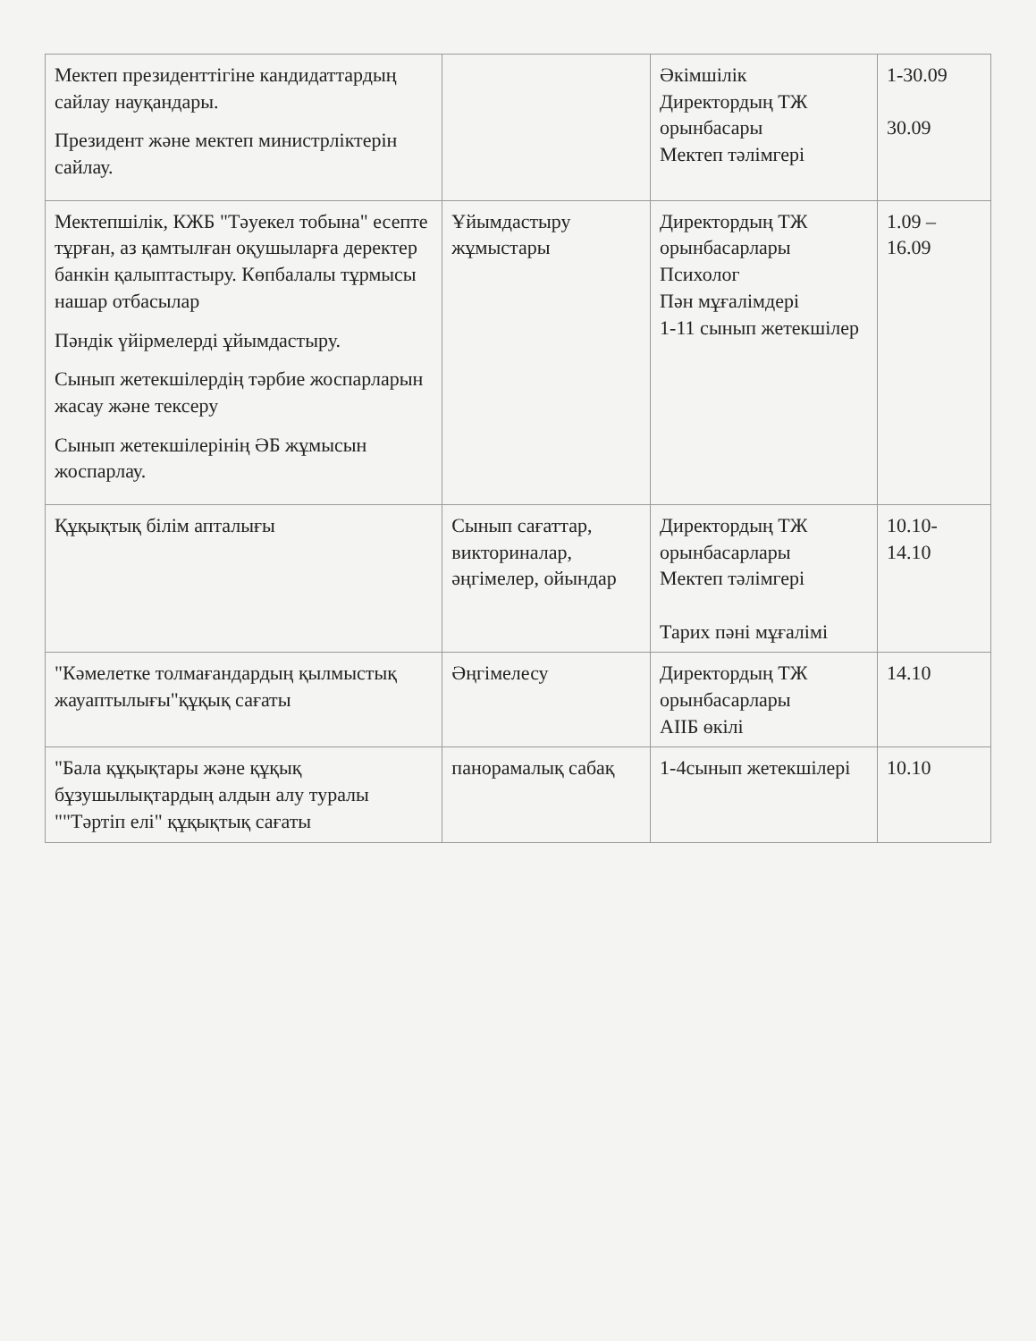| Мектеп президенттігіне кандидаттардың сайлау науқандары. Президент және мектеп министрліктерін сайлау. | | Әкімшілік Директордың ТЖ орынбасары Мектеп тәлімгері | 1-30.09 30.09 |
| Мектепшілік, КЖБ "Тәуекел тобына" есепте тұрған, аз қамтылған оқушыларға деректер банкін қалыптастыру. Көпбалалы тұрмысы нашар отбасылар Пәндік үйірмелерді ұйымдастыру. Сынып жетекшілердің тәрбие жоспарларын жасау және тексеру Сынып жетекшілерінің ӘБ жұмысын жоспарлау. | Ұйымдастыру жұмыстары | Директордың ТЖ орынбасарлары Психолог Пән мұғалімдері 1-11 сынып жетекшілер | 1.09 – 16.09 |
| Құқықтық білім апталығы | Сынып сағаттар, викториналар, әңгімелер, ойындар | Директордың ТЖ орынбасарлары Мектеп тәлімгері Тарих пәні мұғалімі | 10.10-14.10 |
| "Кәмелетке толмағандардың қылмыстық жауаптылығы"құқық сағаты | Әңгімелесу | Директордың ТЖ орынбасарлары АІІБ өкілі | 14.10 |
| "Бала құқықтары және құқық бұзушылықтардың алдын алу туралы ""Тәртіп елі" құқықтық сағаты | панорамалық сабақ | 1-4сынып жетекшілері | 10.10 |